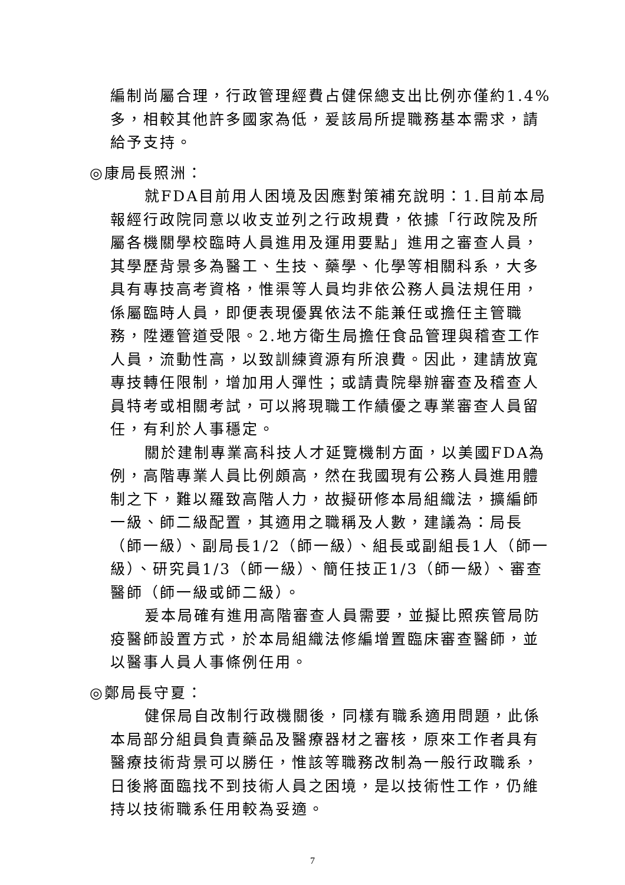編制尚屬合理，行政管理經費占健保總支出比例亦僅約1.4%多，相較其他許多國家為低，爰該局所提職務基本需求，請給予支持。
◎康局長照洲：
就FDA目前用人困境及因應對策補充說明：1.目前本局報經行政院同意以收支並列之行政規費，依據「行政院及所屬各機關學校臨時人員進用及運用要點」進用之審查人員，其學歷背景多為醫工、生技、藥學、化學等相關科系，大多具有專技高考資格，惟渠等人員均非依公務人員法規任用，係屬臨時人員，即便表現優異依法不能兼任或擔任主管職務，陞遷管道受限。2.地方衛生局擔任食品管理與稽查工作人員，流動性高，以致訓練資源有所浪費。因此，建請放寬專技轉任限制，增加用人彈性；或請貴院舉辦審查及稽查人員特考或相關考試，可以將現職工作績優之專業審查人員留任，有利於人事穩定。
關於建制專業高科技人才延覽機制方面，以美國FDA為例，高階專業人員比例頗高，然在我國現有公務人員進用體制之下，難以羅致高階人力，故擬研修本局組織法，擴編師一級、師二級配置，其適用之職稱及人數，建議為：局長（師一級）、副局長1/2（師一級）、組長或副組長1人（師一級）、研究員1/3（師一級）、簡任技正1/3（師一級）、審查醫師（師一級或師二級）。
爰本局確有進用高階審查人員需要，並擬比照疾管局防疫醫師設置方式，於本局組織法修編增置臨床審查醫師，並以醫事人員人事條例任用。
◎鄭局長守夏：
健保局自改制行政機關後，同樣有職系適用問題，此係本局部分組員負責藥品及醫療器材之審核，原來工作者具有醫療技術背景可以勝任，惟該等職務改制為一般行政職系，日後將面臨找不到技術人員之困境，是以技術性工作，仍維持以技術職系任用較為妥適。
7